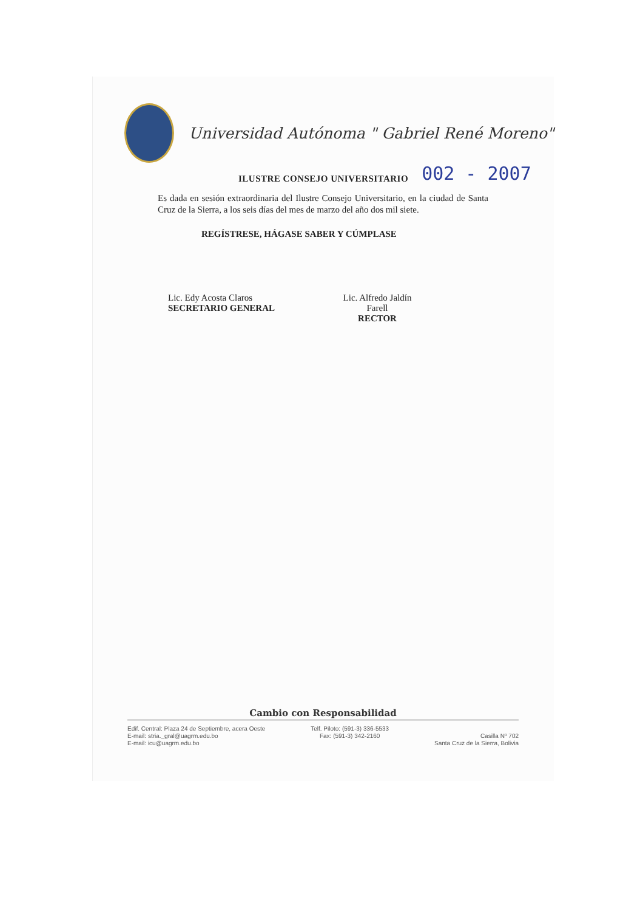Universidad Autónoma " Gabriel René Moreno"
ILUSTRE CONSEJO UNIVERSITARIO 002 - 2007
Es dada en sesión extraordinaria del Ilustre Consejo Universitario, en la ciudad de Santa Cruz de la Sierra, a los seis días del mes de marzo del año dos mil siete.
REGÍSTRESE, HÁGASE SABER Y CÚMPLASE
Lic. Edy Acosta Claros
SECRETARIO GENERAL
Lic. Alfredo Jaldín Farell
RECTOR
Cambio con Responsabilidad
Edif. Central: Plaza 24 de Septiembre, acera Oeste
E-mail: stria._gral@uagrm.edu.bo
E-mail: icu@uagrm.edu.bo
Telf. Piloto: (591-3) 336-5533
Fax: (591-3) 342-2160
Casilla Nº 702
Santa Cruz de la Sierra, Bolivia